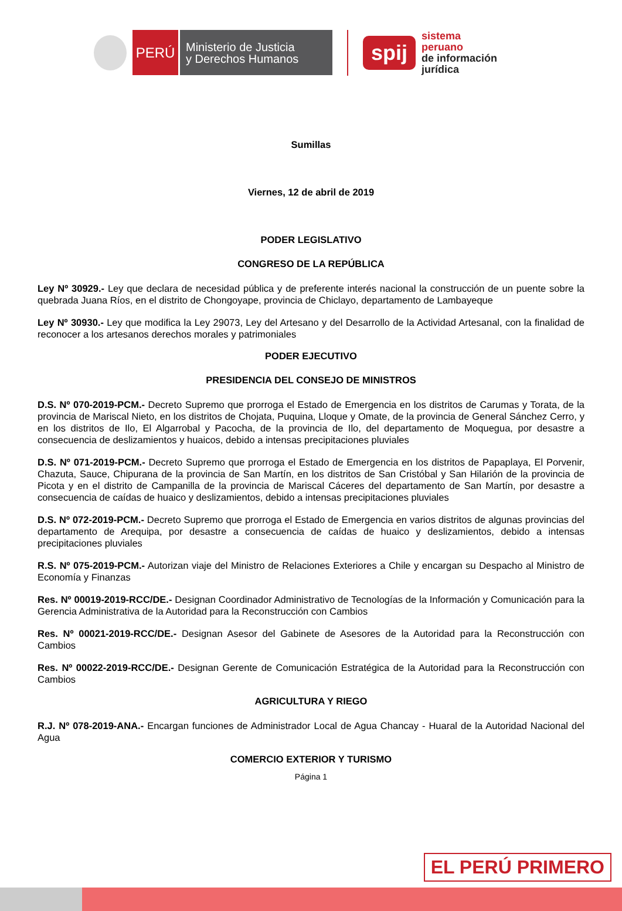PERÚ
Ministerio de Justicia
y Derechos Humanos
spij
sistema
peruano
de información
jurídica
Sumillas
Viernes, 12 de abril de 2019
PODER LEGISLATIVO
CONGRESO DE LA REPÚBLICA
Ley Nº 30929.- Ley que declara de necesidad pública y de preferente interés nacional la construcción de un puente sobre la quebrada Juana Ríos, en el distrito de Chongoyape, provincia de Chiclayo, departamento de Lambayeque
Ley Nº 30930.- Ley que modifica la Ley 29073, Ley del Artesano y del Desarrollo de la Actividad Artesanal, con la finalidad de reconocer a los artesanos derechos morales y patrimoniales
PODER EJECUTIVO
PRESIDENCIA DEL CONSEJO DE MINISTROS
D.S. Nº 070-2019-PCM.- Decreto Supremo que prorroga el Estado de Emergencia en los distritos de Carumas y Torata, de la provincia de Mariscal Nieto, en los distritos de Chojata, Puquina, Lloque y Omate, de la provincia de General Sánchez Cerro, y en los distritos de Ilo, El Algarrobal y Pacocha, de la provincia de Ilo, del departamento de Moquegua, por desastre a consecuencia de deslizamientos y huaicos, debido a intensas precipitaciones pluviales
D.S. Nº 071-2019-PCM.- Decreto Supremo que prorroga el Estado de Emergencia en los distritos de Papaplaya, El Porvenir, Chazuta, Sauce, Chipurana de la provincia de San Martín, en los distritos de San Cristóbal y San Hilarión de la provincia de Picota y en el distrito de Campanilla de la provincia de Mariscal Cáceres del departamento de San Martín, por desastre a consecuencia de caídas de huaico y deslizamientos, debido a intensas precipitaciones pluviales
D.S. Nº 072-2019-PCM.- Decreto Supremo que prorroga el Estado de Emergencia en varios distritos de algunas provincias del departamento de Arequipa, por desastre a consecuencia de caídas de huaico y deslizamientos, debido a intensas precipitaciones pluviales
R.S. Nº 075-2019-PCM.- Autorizan viaje del Ministro de Relaciones Exteriores a Chile y encargan su Despacho al Ministro de Economía y Finanzas
Res. Nº 00019-2019-RCC/DE.- Designan Coordinador Administrativo de Tecnologías de la Información y Comunicación para la Gerencia Administrativa de la Autoridad para la Reconstrucción con Cambios
Res. Nº 00021-2019-RCC/DE.- Designan Asesor del Gabinete de Asesores de la Autoridad para la Reconstrucción con Cambios
Res. Nº 00022-2019-RCC/DE.- Designan Gerente de Comunicación Estratégica de la Autoridad para la Reconstrucción con Cambios
AGRICULTURA Y RIEGO
R.J. Nº 078-2019-ANA.- Encargan funciones de Administrador Local de Agua Chancay - Huaral de la Autoridad Nacional del Agua
COMERCIO EXTERIOR Y TURISMO
Página 1
EL PERÚ PRIMERO